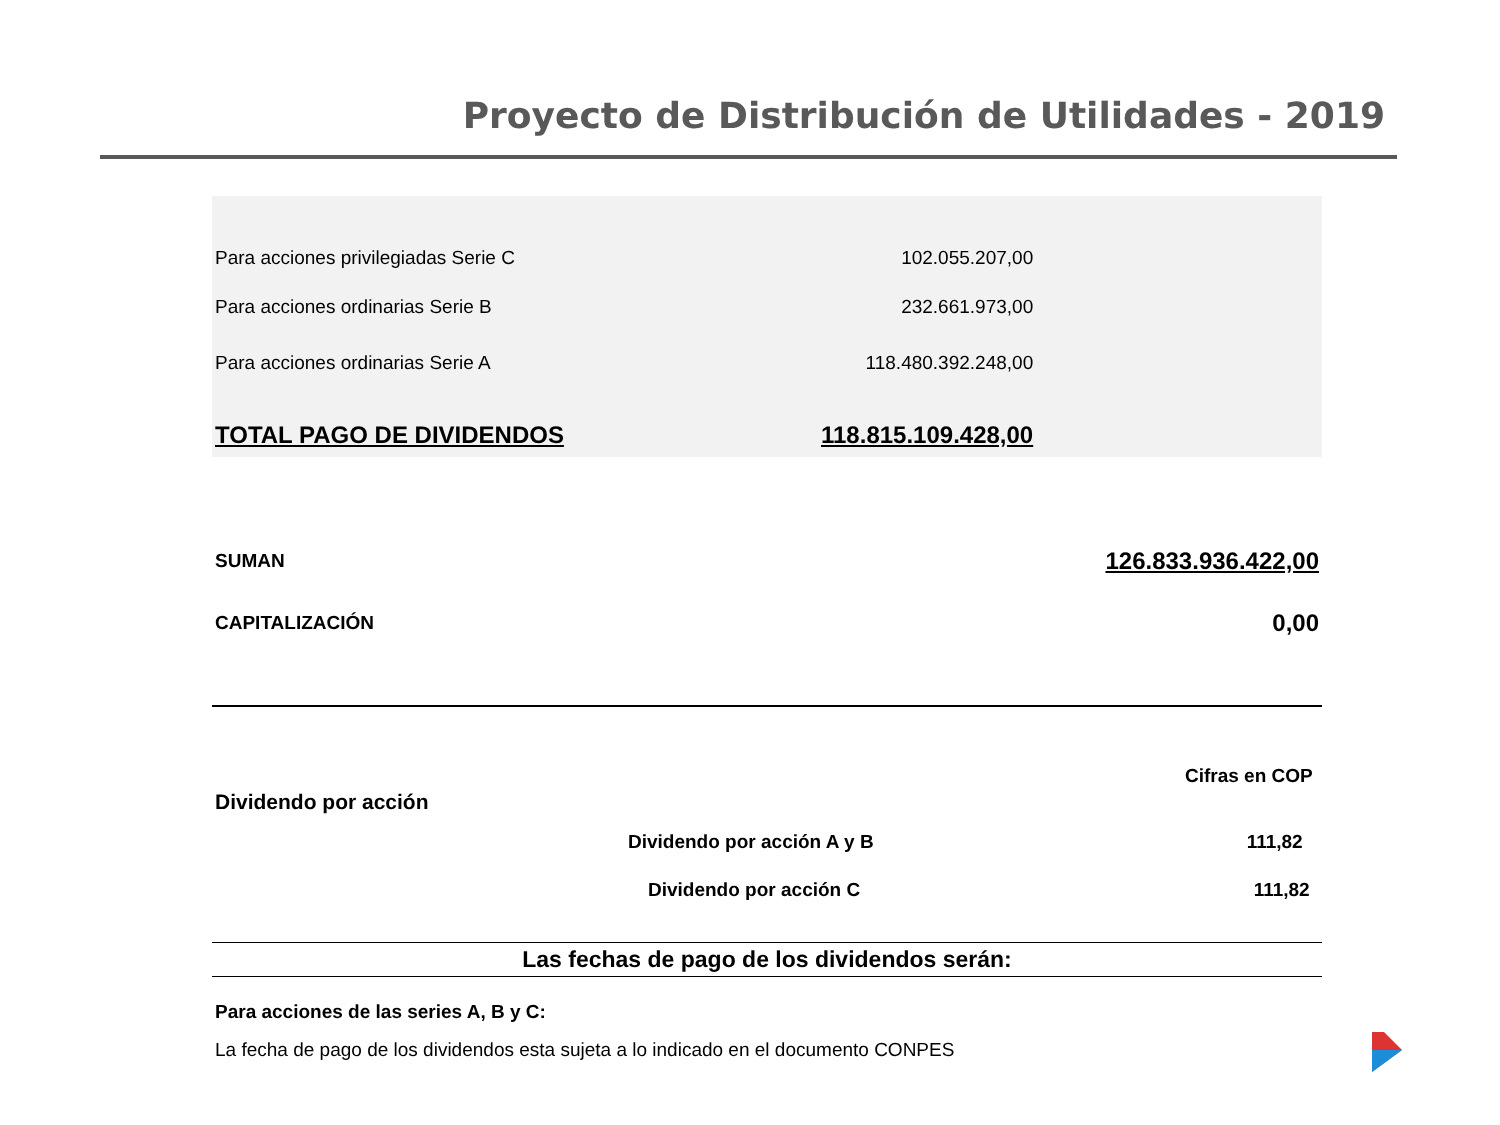Proyecto de Distribución de Utilidades - 2019
| Para acciones privilegiadas Serie C | 102.055.207,00 | |
| Para acciones ordinarias Serie B | 232.661.973,00 | |
| Para acciones ordinarias Serie A | 118.480.392.248,00 | |
| TOTAL PAGO DE DIVIDENDOS | 118.815.109.428,00 | |
| SUMAN | 126.833.936.422,00 |
| CAPITALIZACIÓN | 0,00 |
| | Cifras en COP | | |
| Dividendo por acción | | | |
| | Dividendo por acción A y B | 111,82 | |
| | Dividendo por acción C | 111,82 | |
Las fechas de pago de los dividendos serán:
Para acciones de las series A, B y C:
La fecha de pago de los dividendos esta sujeta a lo indicado en el documento CONPES